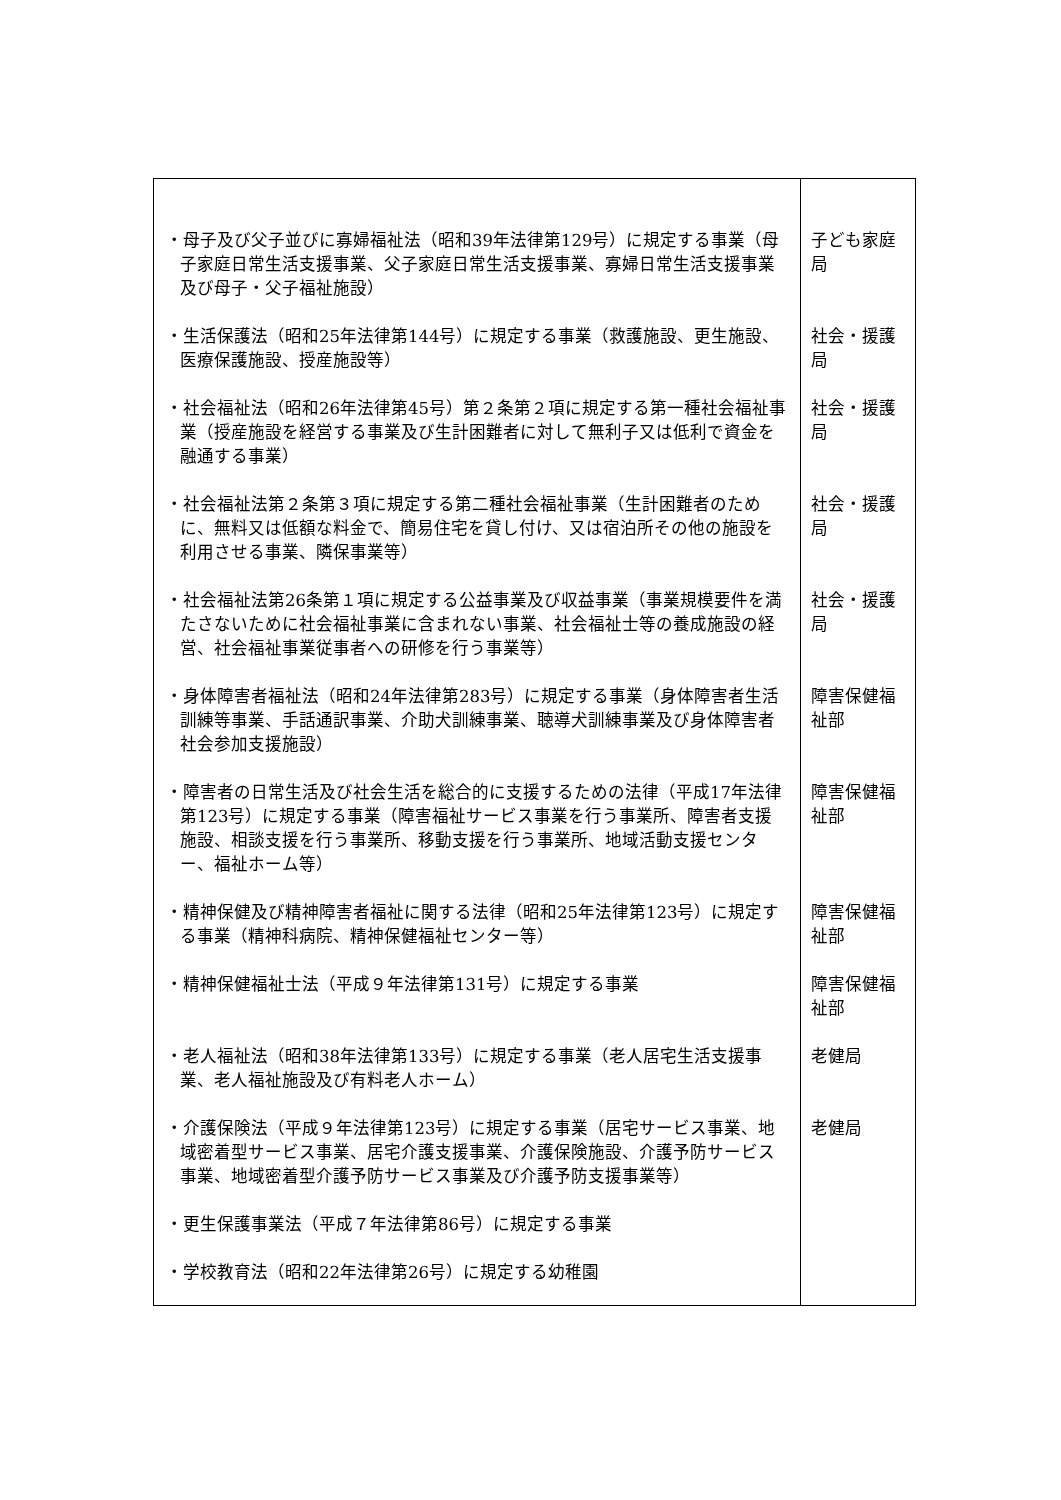| ・母子及び父子並びに寡婦福祉法（昭和39年法律第129号）に規定する事業（母子家庭日常生活支援事業、父子家庭日常生活支援事業、寡婦日常生活支援事業及び母子・父子福祉施設） | 子ども家庭局 |
| ・生活保護法（昭和25年法律第144号）に規定する事業（救護施設、更生施設、医療保護施設、授産施設等） | 社会・援護局 |
| ・社会福祉法（昭和26年法律第45号）第２条第２項に規定する第一種社会福祉事業（授産施設を経営する事業及び生計困難者に対して無利子又は低利で資金を融通する事業） | 社会・援護局 |
| ・社会福祉法第２条第３項に規定する第二種社会福祉事業（生計困難者のために、無料又は低額な料金で、簡易住宅を貸し付け、又は宿泊所その他の施設を利用させる事業、隣保事業等） | 社会・援護局 |
| ・社会福祉法第26条第１項に規定する公益事業及び収益事業（事業規模要件を満たさないために社会福祉事業に含まれない事業、社会福祉士等の養成施設の経営、社会福祉事業従事者への研修を行う事業等） | 社会・援護局 |
| ・身体障害者福祉法（昭和24年法律第283号）に規定する事業（身体障害者生活訓練等事業、手話通訳事業、介助犬訓練事業、聴導犬訓練事業及び身体障害者社会参加支援施設） | 障害保健福祉部 |
| ・障害者の日常生活及び社会生活を総合的に支援するための法律（平成17年法律第123号）に規定する事業（障害福祉サービス事業を行う事業所、障害者支援施設、相談支援を行う事業所、移動支援を行う事業所、地域活動支援センター、福祉ホーム等） | 障害保健福祉部 |
| ・精神保健及び精神障害者福祉に関する法律（昭和25年法律第123号）に規定する事業（精神科病院、精神保健福祉センター等） | 障害保健福祉部 |
| ・精神保健福祉士法（平成９年法律第131号）に規定する事業 | 障害保健福祉部 |
| ・老人福祉法（昭和38年法律第133号）に規定する事業（老人居宅生活支援事業、老人福祉施設及び有料老人ホーム） | 老健局 |
| ・介護保険法（平成９年法律第123号）に規定する事業（居宅サービス事業、地域密着型サービス事業、居宅介護支援事業、介護保険施設、介護予防サービス事業、地域密着型介護予防サービス事業及び介護予防支援事業等） | 老健局 |
| ・更生保護事業法（平成７年法律第86号）に規定する事業 | |
| ・学校教育法（昭和22年法律第26号）に規定する幼稚園 | |